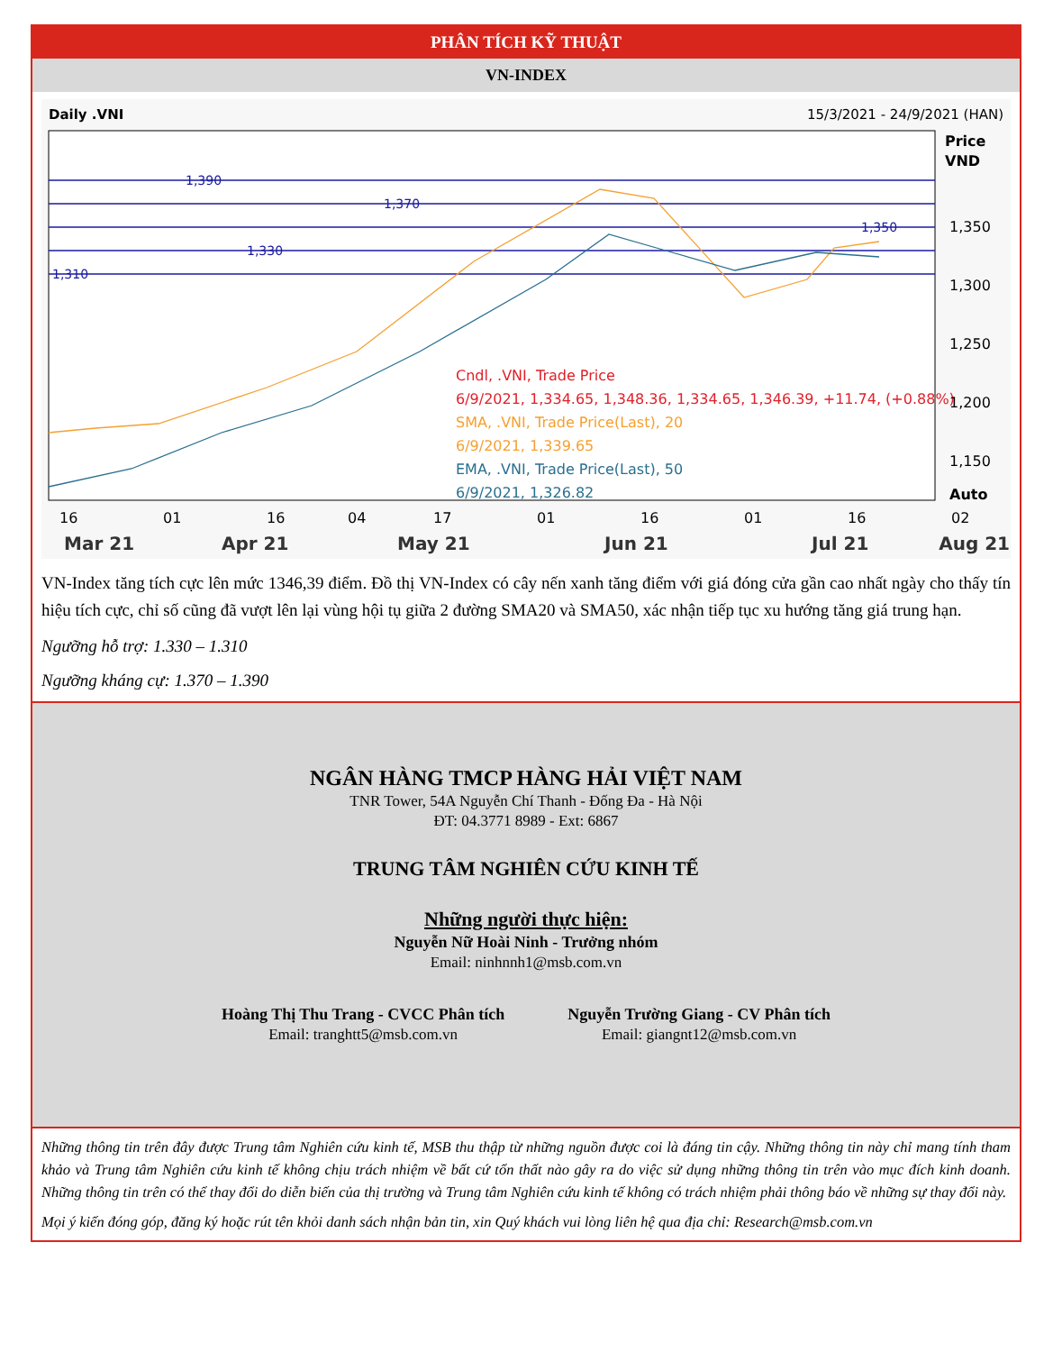PHÂN TÍCH KỸ THUẬT
VN-INDEX
Daily .VNI
15/3/2021 - 24/9/2021 (HAN)
1,390
1,370
1,350
1,330
1,310
Cndl, .VNI, Trade Price
6/9/2021, 1,334.65, 1,348.36, 1,334.65, 1,346.39, +11.74, (+0.88%)
SMA, .VNI, Trade Price(Last), 20
6/9/2021, 1,339.65
EMA, .VNI, Trade Price(Last), 50
6/9/2021, 1,326.82
Price
VND
1,350
1,300
1,250
1,200
1,150
Auto
16
01
16
04
17
01
16
01
16
02
Mar 21
Apr 21
May 21
Jun 21
Jul 21
Aug 21
VN-Index tăng tích cực lên mức 1346,39 điểm. Đồ thị VN-Index có cây nến xanh tăng điểm với giá đóng cửa gần cao nhất ngày cho thấy tín hiệu tích cực, chỉ số cũng đã vượt lên lại vùng hội tụ giữa 2 đường SMA20 và SMA50, xác nhận tiếp tục xu hướng tăng giá trung hạn.
Ngưỡng hỗ trợ: 1.330 – 1.310
Ngưỡng kháng cự: 1.370 – 1.390
NGÂN HÀNG TMCP HÀNG HẢI VIỆT NAM
TNR Tower, 54A Nguyễn Chí Thanh - Đống Đa - Hà Nội
ĐT: 04.3771 8989 - Ext: 6867
TRUNG TÂM NGHIÊN CỨU KINH TẾ
Những người thực hiện:
Nguyễn Nữ Hoài Ninh - Trưởng nhóm
Email: ninhnnh1@msb.com.vn
Hoàng Thị Thu Trang - CVCC Phân tích
Email: tranghtt5@msb.com.vn
Nguyễn Trường Giang - CV Phân tích
Email: giangnt12@msb.com.vn
Những thông tin trên đây được Trung tâm Nghiên cứu kinh tế, MSB thu thập từ những nguồn được coi là đáng tin cậy. Những thông tin này chỉ mang tính tham khảo và Trung tâm Nghiên cứu kinh tế không chịu trách nhiệm về bất cứ tổn thất nào gây ra do việc sử dụng những thông tin trên vào mục đích kinh doanh. Những thông tin trên có thể thay đổi do diễn biến của thị trường và Trung tâm Nghiên cứu kinh tế không có trách nhiệm phải thông báo về những sự thay đổi này.
Mọi ý kiến đóng góp, đăng ký hoặc rút tên khỏi danh sách nhận bản tin, xin Quý khách vui lòng liên hệ qua địa chỉ: Research@msb.com.vn